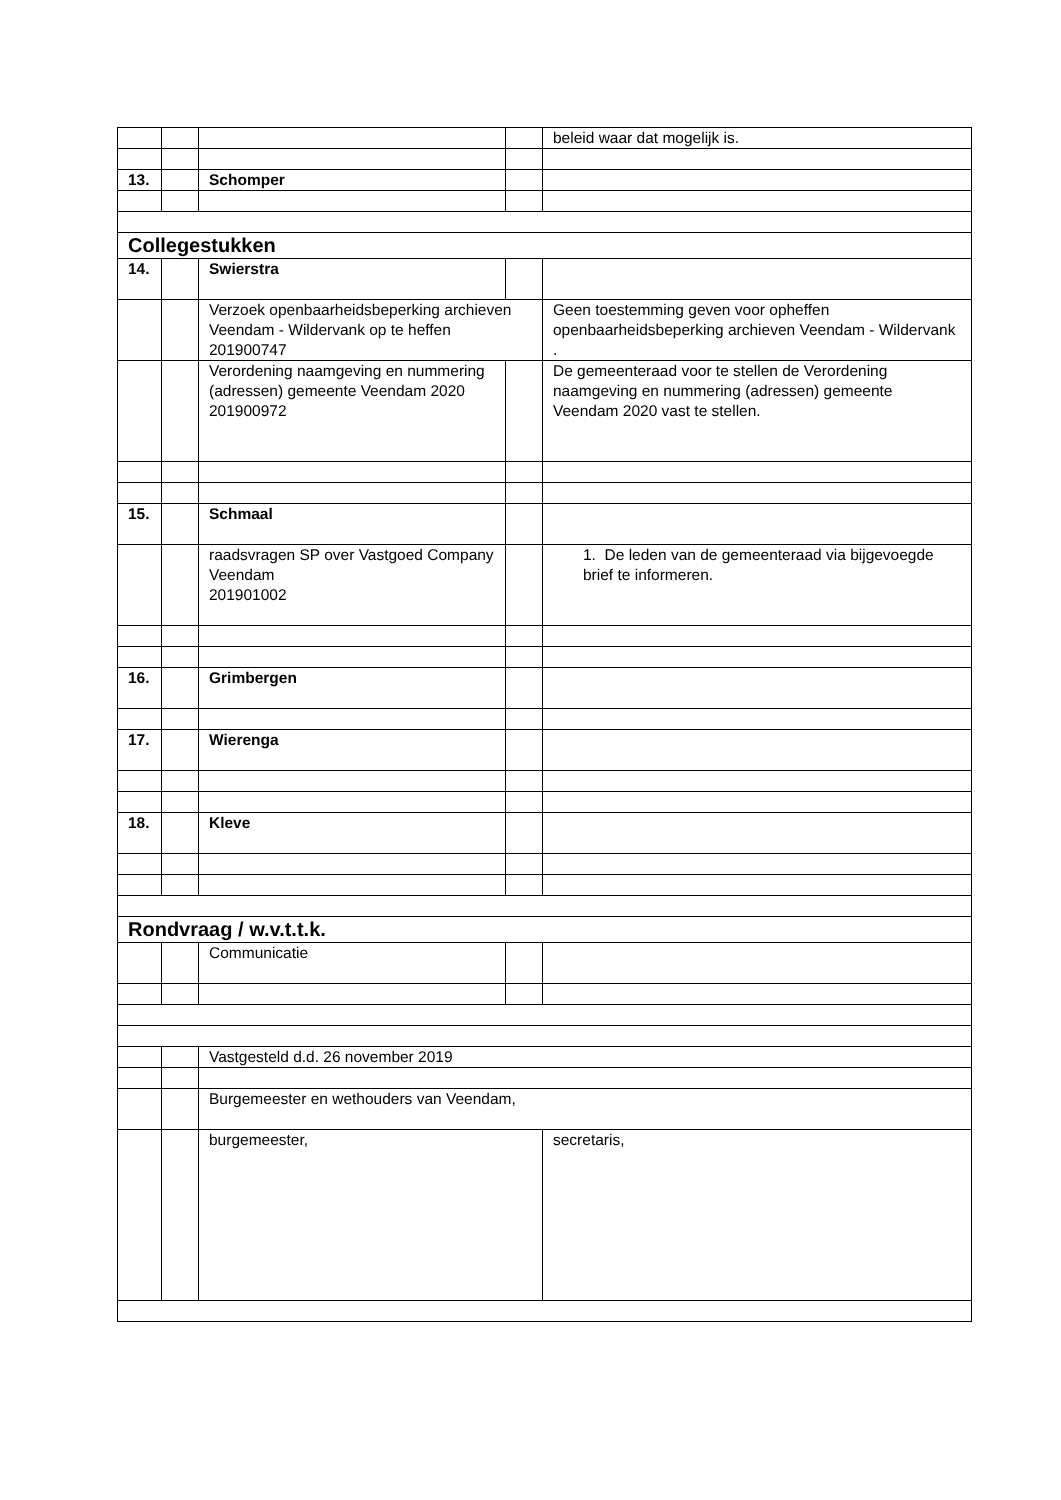| | | | | beleid waar dat mogelijk is. |
| 13. | | Schomper | | |
| Collegestukken | | | | |
| 14. | | Swierstra | | |
| | | Verzoek openbaarheidsbeperking archieven Veendam - Wildervank op te heffen 201900747 | | Geen toestemming geven voor opheffen openbaarheidsbeperking archieven Veendam - Wildervank . |
| | | Verordening naamgeving en nummering (adressen) gemeente Veendam 2020 201900972 | | De gemeenteraad voor te stellen de Verordening naamgeving en nummering (adressen) gemeente Veendam 2020 vast te stellen. |
| 15. | | Schmaal | | |
| | | raadsvragen SP over Vastgoed Company Veendam 201901002 | | 1. De leden van de gemeenteraad via bijgevoegde brief te informeren. |
| 16. | | Grimbergen | | |
| 17. | | Wierenga | | |
| 18. | | Kleve | | |
| Rondvraag / w.v.t.t.k. | | | | |
| | | Communicatie | | |
| | | Vastgesteld d.d. 26 november 2019 | | |
| | | Burgemeester en wethouders van Veendam, | | |
| | | burgemeester, | | secretaris, |